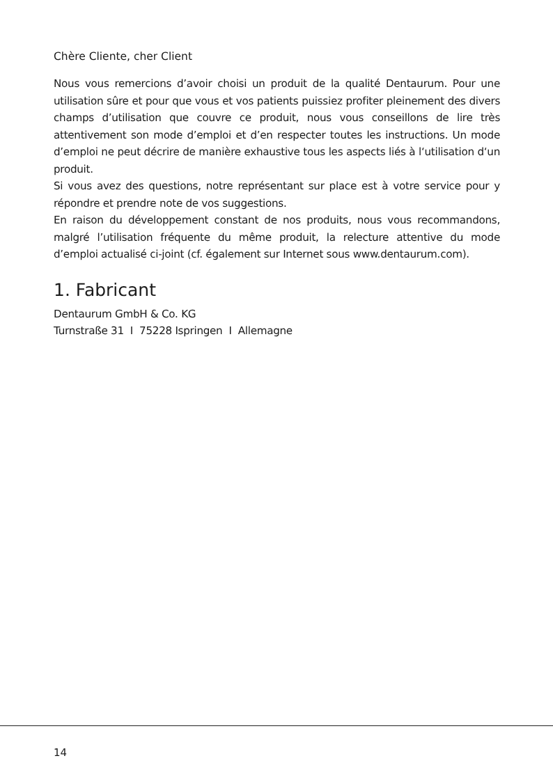Chère Cliente, cher Client
Nous vous remercions d’avoir choisi un produit de la qualité Dentaurum. Pour une utilisation sûre et pour que vous et vos patients puissiez profiter pleinement des divers champs d’utilisation que couvre ce produit, nous vous conseillons de lire très attentivement son mode d’emploi et d’en respecter toutes les instructions. Un mode d’emploi ne peut décrire de manière exhaustive tous les aspects liés à l‘utilisation d‘un produit.
Si vous avez des questions, notre représentant sur place est à votre service pour y répondre et prendre note de vos suggestions.
En raison du développement constant de nos produits, nous vous recommandons, malgré l’utilisation fréquente du même produit, la relecture attentive du mode d’emploi actualisé ci-joint (cf. également sur Internet sous www.dentaurum.com).
1. Fabricant
Dentaurum GmbH & Co. KG
Turnstraße 31 I 75228 Ispringen I Allemagne
14